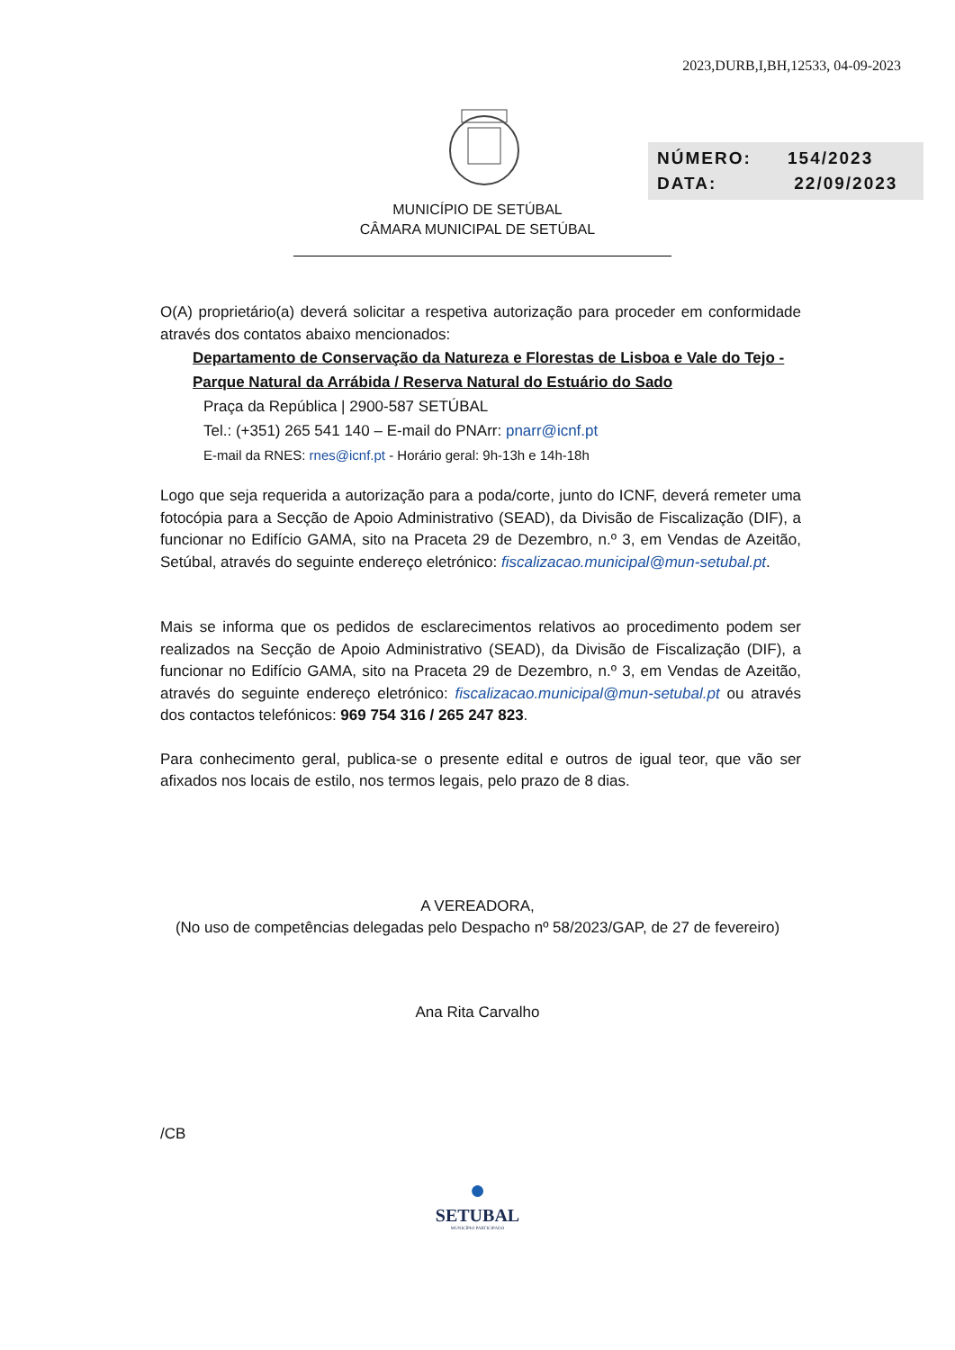2023,DURB,I,BH,12533, 04-09-2023
NÚMERO: 154/2023
DATA: 22/09/2023
MUNICÍPIO DE SETÚBAL
CÂMARA MUNICIPAL DE SETÚBAL
O(A) proprietário(a) deverá solicitar a respetiva autorização para proceder em conformidade através dos contatos abaixo mencionados:
Departamento de Conservação da Natureza e Florestas de Lisboa e Vale do Tejo - Parque Natural da Arrábida / Reserva Natural do Estuário do Sado
Praça da República | 2900-587 SETÚBAL
Tel.: (+351) 265 541 140 – E-mail do PNArr: pnarr@icnf.pt
E-mail da RNES: rnes@icnf.pt - Horário geral: 9h-13h e 14h-18h
Logo que seja requerida a autorização para a poda/corte, junto do ICNF, deverá remeter uma fotocópia para a Secção de Apoio Administrativo (SEAD), da Divisão de Fiscalização (DIF), a funcionar no Edifício GAMA, sito na Praceta 29 de Dezembro, n.º 3, em Vendas de Azeitão, Setúbal, através do seguinte endereço eletrónico: fiscalizacao.municipal@mun-setubal.pt.
Mais se informa que os pedidos de esclarecimentos relativos ao procedimento podem ser realizados na Secção de Apoio Administrativo (SEAD), da Divisão de Fiscalização (DIF), a funcionar no Edifício GAMA, sito na Praceta 29 de Dezembro, n.º 3, em Vendas de Azeitão, através do seguinte endereço eletrónico: fiscalizacao.municipal@mun-setubal.pt ou através dos contactos telefónicos: 969 754 316 / 265 247 823.
Para conhecimento geral, publica-se o presente edital e outros de igual teor, que vão ser afixados nos locais de estilo, nos termos legais, pelo prazo de 8 dias.
A VEREADORA,
(No uso de competências delegadas pelo Despacho nº 58/2023/GAP, de 27 de fevereiro)
Ana Rita Carvalho
/CB
●
SETUBAL
MUNICÍPIO PARTICIPADO